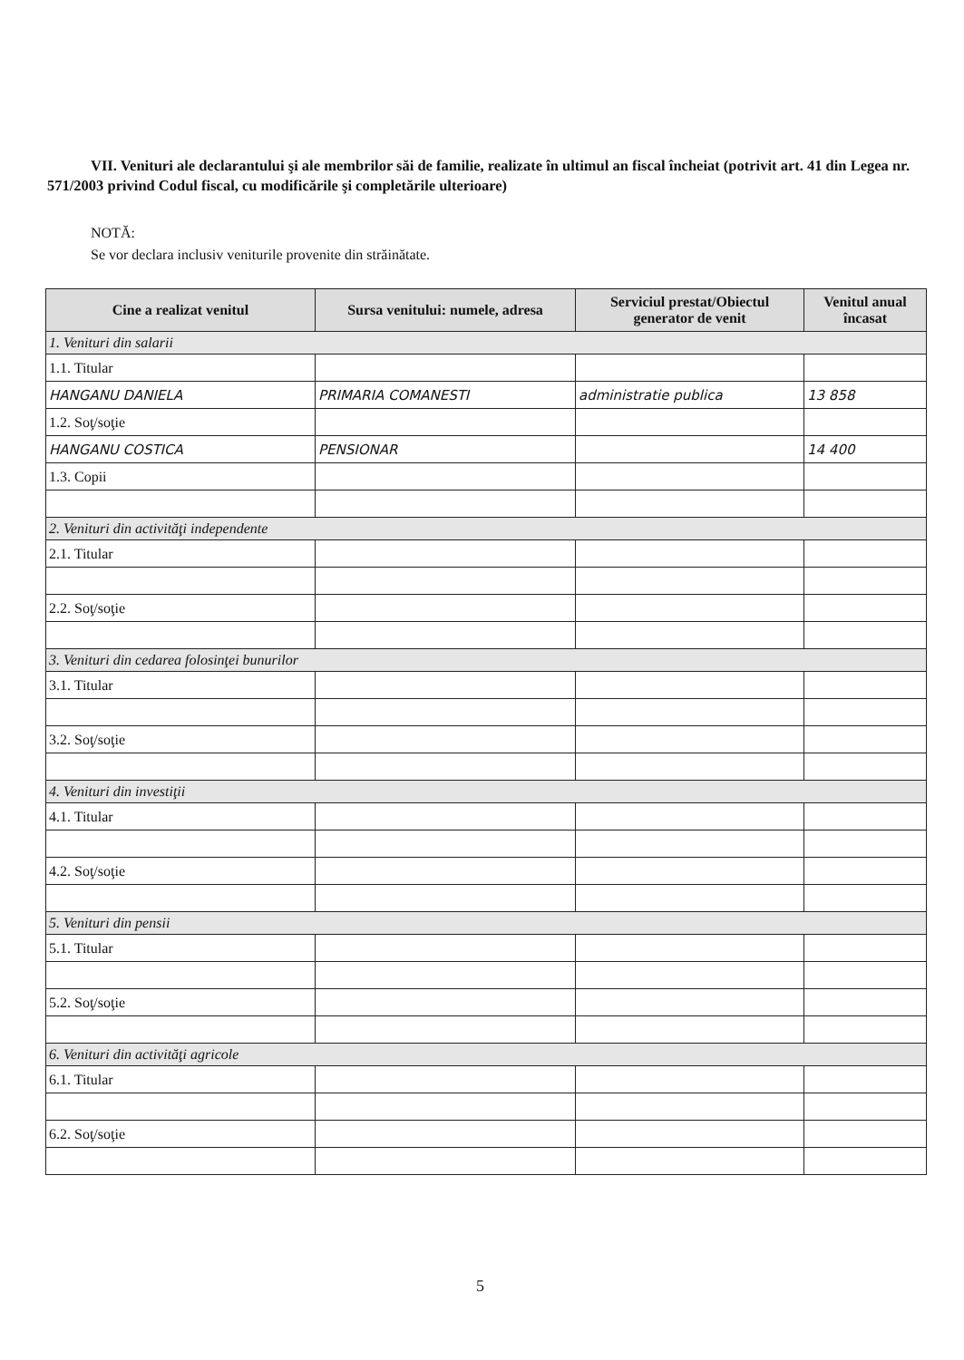VII. Venituri ale declarantului şi ale membrilor săi de familie, realizate în ultimul an fiscal încheiat (potrivit art. 41 din Legea nr. 571/2003 privind Codul fiscal, cu modificările şi completările ulterioare)
NOTĂ:
Se vor declara inclusiv veniturile provenite din străinătate.
| Cine a realizat venitul | Sursa venitului: numele, adresa | Serviciul prestat/Obiectul generator de venit | Venitul anual încasat |
| --- | --- | --- | --- |
| 1. Venituri din salarii | | | |
| 1.1. Titular | | | |
| HANGANU DANIELA | PRIMARIA COMANESTI | administratie publica | 13 858 |
| 1.2. Soţ/soţie | | | |
| HANGANU COSTICA | PENSIONAR | | 14 400 |
| 1.3. Copii | | | |
| 2. Venituri din activităţi independente | | | |
| 2.1. Titular | | | |
| 2.2. Soţ/soţie | | | |
| 3. Venituri din cedarea folosinţei bunurilor | | | |
| 3.1. Titular | | | |
| 3.2. Soţ/soţie | | | |
| 4. Venituri din investiţii | | | |
| 4.1. Titular | | | |
| 4.2. Soţ/soţie | | | |
| 5. Venituri din pensii | | | |
| 5.1. Titular | | | |
| 5.2. Soţ/soţie | | | |
| 6. Venituri din activităţi agricole | | | |
| 6.1. Titular | | | |
| 6.2. Soţ/soţie | | | |
5